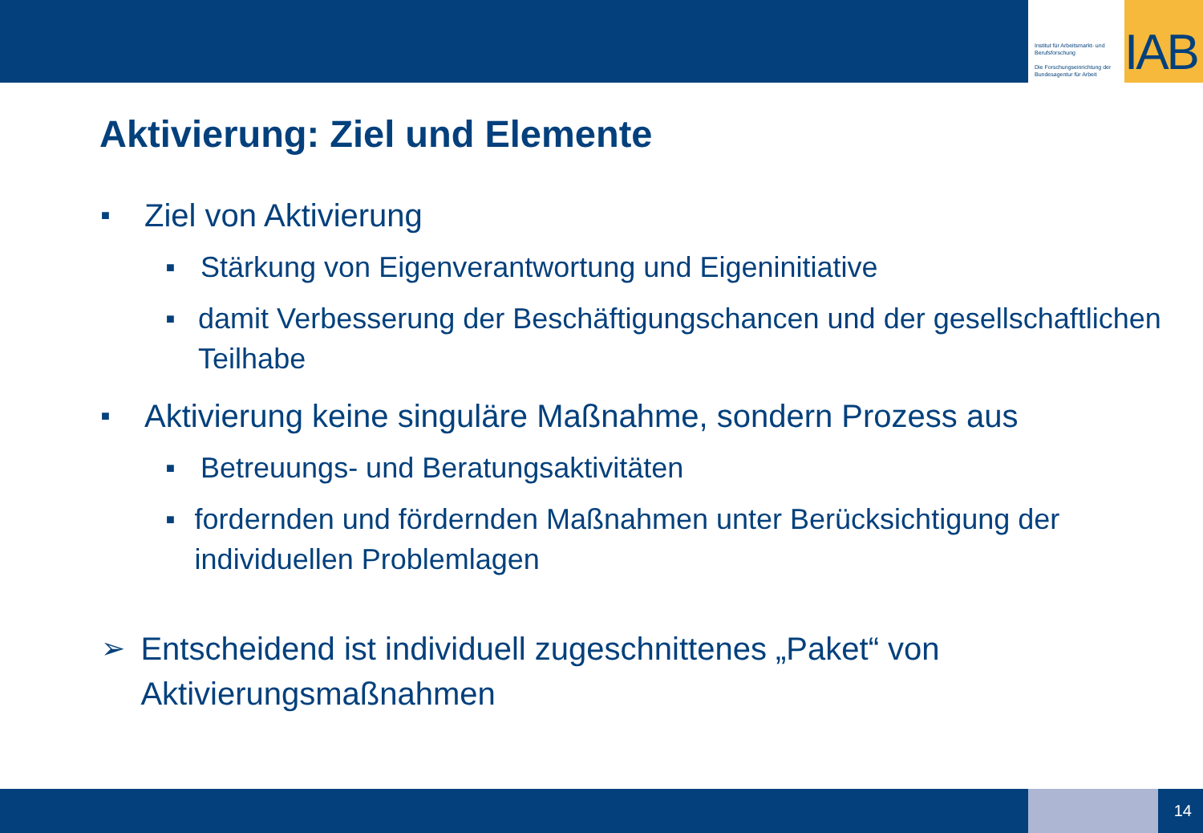Institut für Arbeitsmarkt- und Berufsforschung
Die Forschungseinrichtung der Bundesagentur für Arbeit
IAB
Aktivierung: Ziel und Elemente
■ Ziel von Aktivierung
■ Stärkung von Eigenverantwortung und Eigeninitiative
■ damit Verbesserung der Beschäftigungschancen und der gesellschaftlichen Teilhabe
■ Aktivierung keine singuläre Maßnahme, sondern Prozess aus
■ Betreuungs- und Beratungsaktivitäten
■ fordernden und fördernden Maßnahmen unter Berücksichtigung der individuellen Problemlagen
➢ Entscheidend ist individuell zugeschnittenes „Paket“ von Aktivierungsmaßnahmen
14